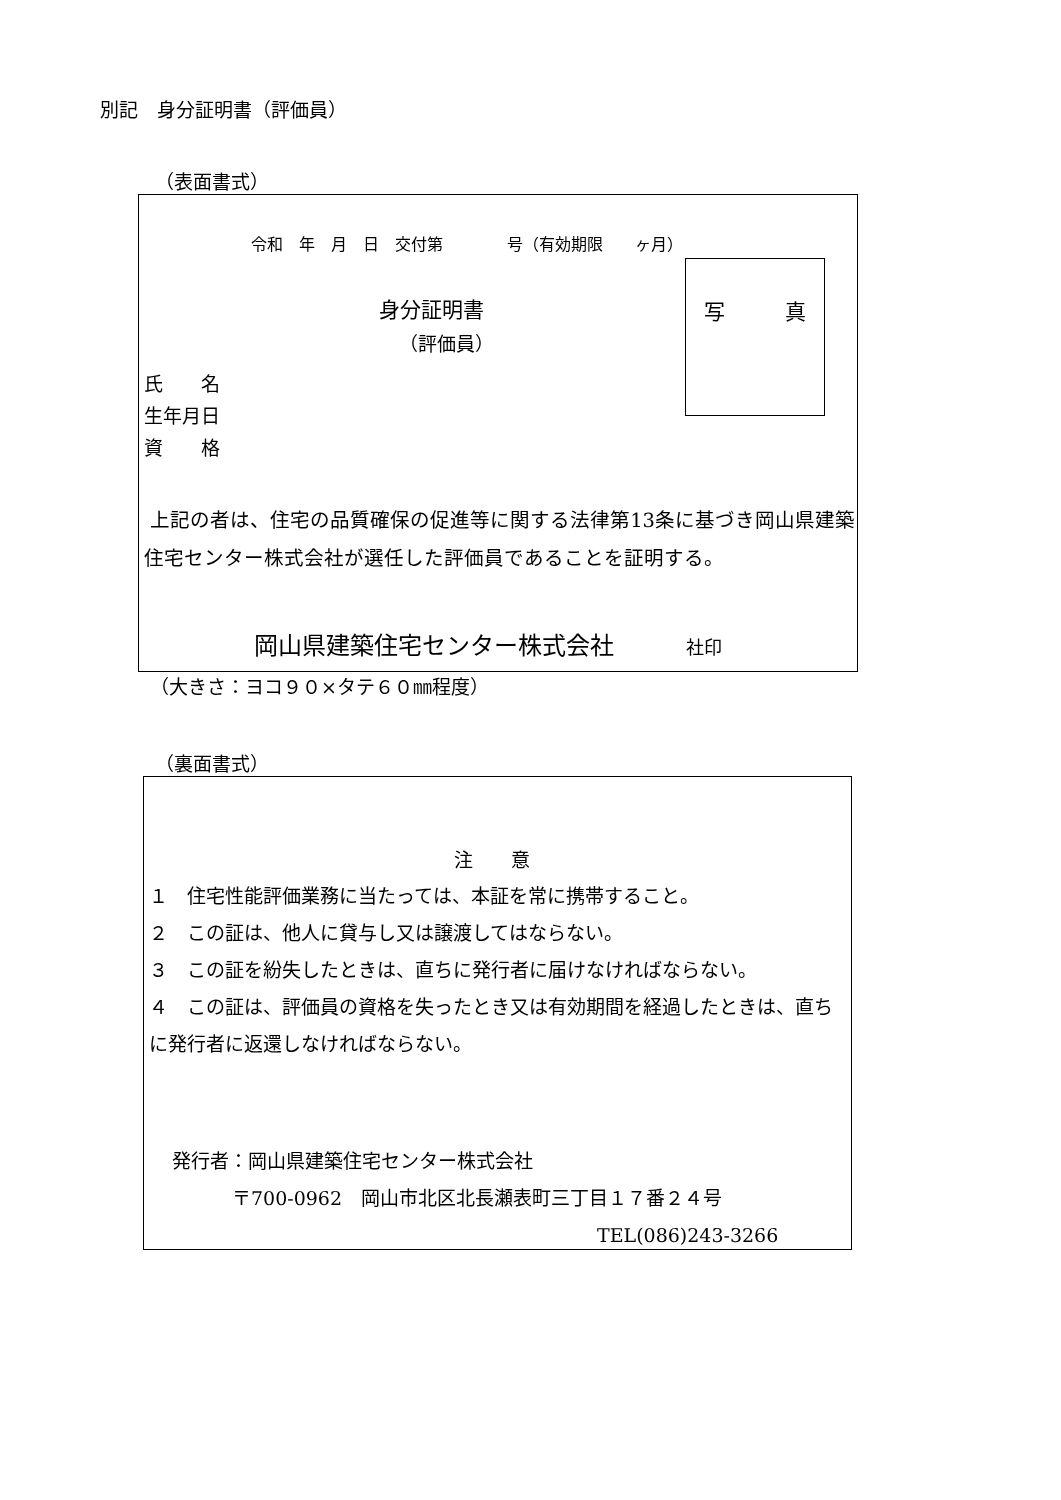別記　身分証明書（評価員）
（表面書式）
令和　年　月　日　交付第　　　　号（有効期限　　ヶ月）
写 真
身分証明書
（評価員）
氏　　名
生年月日
資　　格
上記の者は、住宅の品質確保の促進等に関する法律第13条に基づき岡山県建築住宅センター株式会社が選任した評価員であることを証明する。
岡山県建築住宅センター株式会社　　　社印
（大きさ：ヨコ９０×タテ６０㎜程度）
（裏面書式）
注　　意
１　住宅性能評価業務に当たっては、本証を常に携帯すること。
２　この証は、他人に貸与し又は譲渡してはならない。
３　この証を紛失したときは、直ちに発行者に届けなければならない。
４　この証は、評価員の資格を失ったとき又は有効期間を経過したときは、直ちに発行者に返還しなければならない。
発行者：岡山県建築住宅センター株式会社
〒700-0962　岡山市北区北長瀬表町三丁目１７番２４号
TEL(086)243-3266